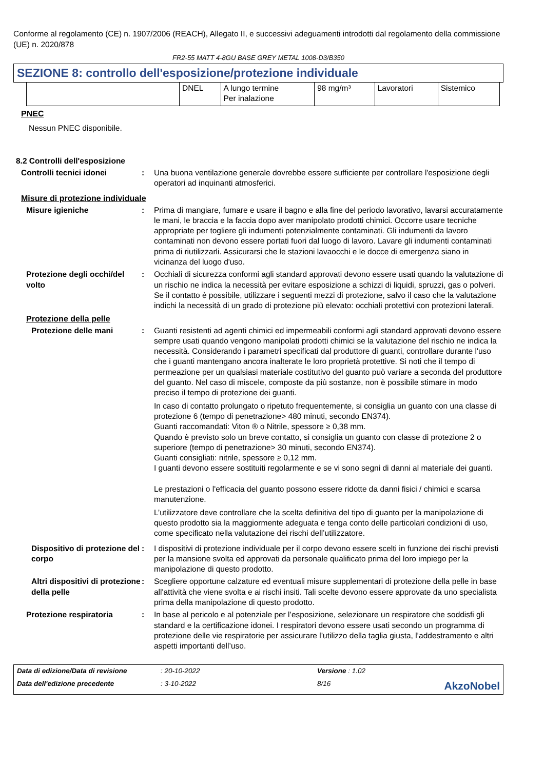Conforme al regolamento (CE) n. 1907/2006 (REACH), Allegato II, e successivi adeguamenti introdotti dal regolamento della commissione (UE) n. 2020/878
FR2-55 MATT 4-8GU BASE GREY METAL 1008-D3/B350
SEZIONE 8: controllo dell'esposizione/protezione individuale
| | DNEL | A lungo termine Per inalazione | 98 mg/m³ | Lavoratori | Sistemico |
PNEC
Nessun PNEC disponibile.
8.2 Controlli dell'esposizione
Controlli tecnici idonei : Una buona ventilazione generale dovrebbe essere sufficiente per controllare l'esposizione degli operatori ad inquinanti atmosferici.
Misure di protezione individuale
Misure igieniche : Prima di mangiare, fumare e usare il bagno e alla fine del periodo lavorativo, lavarsi accuratamente le mani, le braccia e la faccia dopo aver manipolato prodotti chimici. Occorre usare tecniche appropriate per togliere gli indumenti potenzialmente contaminati. Gli indumenti da lavoro contaminati non devono essere portati fuori dal luogo di lavoro. Lavare gli indumenti contaminati prima di riutilizzarli. Assicurarsi che le stazioni lavaocchi e le docce di emergenza siano in vicinanza del luogo d'uso.
Protezione degli occhi/del volto
: Occhiali di sicurezza conformi agli standard approvati devono essere usati quando la valutazione di un rischio ne indica la necessità per evitare esposizione a schizzi di liquidi, spruzzi, gas o polveri. Se il contatto è possibile, utilizzare i seguenti mezzi di protezione, salvo il caso che la valutazione indichi la necessità di un grado di protezione più elevato: occhiali protettivi con protezioni laterali.
Protezione della pelle
Protezione delle mani : Guanti resistenti ad agenti chimici ed impermeabili conformi agli standard approvati devono essere sempre usati quando vengono manipolati prodotti chimici se la valutazione del rischio ne indica la necessità. Considerando i parametri specificati dal produttore di guanti, controllare durante l'uso che i guanti mantengano ancora inalterate le loro proprietà protettive. Si noti che il tempo di permeazione per un qualsiasi materiale costitutivo del guanto può variare a seconda del produttore del guanto. Nel caso di miscele, composte da più sostanze, non è possibile stimare in modo preciso il tempo di protezione dei guanti.
In caso di contatto prolungato o ripetuto frequentemente, si consiglia un guanto con una classe di protezione 6 (tempo di penetrazione> 480 minuti, secondo EN374).
Guanti raccomandati: Viton ® o Nitrile, spessore ≥ 0,38 mm.
Quando è previsto solo un breve contatto, si consiglia un guanto con classe di protezione 2 o superiore (tempo di penetrazione> 30 minuti, secondo EN374).
Guanti consigliati: nitrile, spessore ≥ 0,12 mm.
I guanti devono essere sostituiti regolarmente e se vi sono segni di danni al materiale dei guanti.
Le prestazioni o l'efficacia del guanto possono essere ridotte da danni fisici / chimici e scarsa manutenzione.
L’utilizzatore deve controllare che la scelta definitiva del tipo di guanto per la manipolazione di questo prodotto sia la maggiormente adeguata e tenga conto delle particolari condizioni di uso, come specificato nella valutazione dei rischi dell’utilizzatore.
Dispositivo di protezione del corpo
: I dispositivi di protezione individuale per il corpo devono essere scelti in funzione dei rischi previsti per la mansione svolta ed approvati da personale qualificato prima del loro impiego per la manipolazione di questo prodotto.
Altri dispositivi di protezione della pelle
: Scegliere opportune calzature ed eventuali misure supplementari di protezione della pelle in base all'attività che viene svolta e ai rischi insiti. Tali scelte devono essere approvate da uno specialista prima della manipolazione di questo prodotto.
Protezione respiratoria : In base al pericolo e al potenziale per l’esposizione, selezionare un respiratore che soddisfi gli standard e la certificazione idonei. I respiratori devono essere usati secondo un programma di protezione delle vie respiratorie per assicurare l’utilizzo della taglia giusta, l’addestramento e altri aspetti importanti dell’uso.
Data di edizione/Data di revisione: 20-10-2022 Versione : 1.02 Data dell'edizione precedente: 3-10-2022 8/16 AkzoNobel